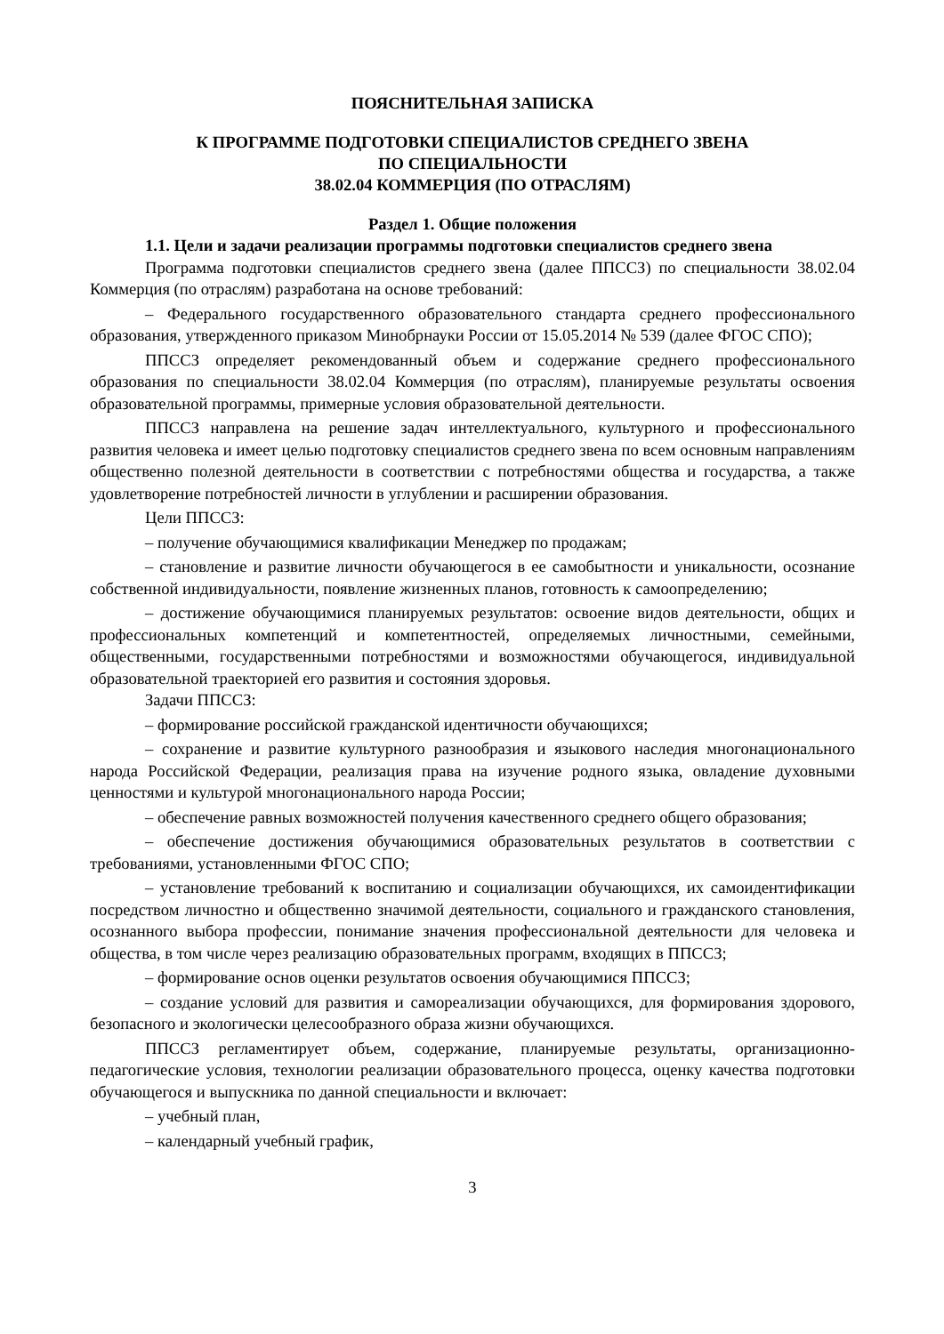ПОЯСНИТЕЛЬНАЯ ЗАПИСКА
К ПРОГРАММЕ ПОДГОТОВКИ СПЕЦИАЛИСТОВ СРЕДНЕГО ЗВЕНА
ПО СПЕЦИАЛЬНОСТИ
38.02.04 КОММЕРЦИЯ (ПО ОТРАСЛЯМ)
Раздел 1. Общие положения
1.1. Цели и задачи реализации программы подготовки специалистов среднего звена
Программа подготовки специалистов среднего звена (далее ППССЗ) по специальности 38.02.04 Коммерция (по отраслям) разработана на основе требований:
– Федерального государственного образовательного стандарта среднего профессионального образования, утвержденного приказом Минобрнауки России от 15.05.2014 № 539 (далее ФГОС СПО);
ППССЗ определяет рекомендованный объем и содержание среднего профессионального образования по специальности 38.02.04 Коммерция (по отраслям), планируемые результаты освоения образовательной программы, примерные условия образовательной деятельности.
ППССЗ направлена на решение задач интеллектуального, культурного и профессионального развития человека и имеет целью подготовку специалистов среднего звена по всем основным направлениям общественно полезной деятельности в соответствии с потребностями общества и государства, а также удовлетворение потребностей личности в углублении и расширении образования.
Цели ППССЗ:
– получение обучающимися квалификации Менеджер по продажам;
– становление и развитие личности обучающегося в ее самобытности и уникальности, осознание собственной индивидуальности, появление жизненных планов, готовность к самоопределению;
– достижение обучающимися планируемых результатов: освоение видов деятельности, общих и профессиональных компетенций и компетентностей, определяемых личностными, семейными, общественными, государственными потребностями и возможностями обучающегося, индивидуальной образовательной траекторией его развития и состояния здоровья.
Задачи ППССЗ:
– формирование российской гражданской идентичности обучающихся;
– сохранение и развитие культурного разнообразия и языкового наследия многонационального народа Российской Федерации, реализация права на изучение родного языка, овладение духовными ценностями и культурой многонационального народа России;
– обеспечение равных возможностей получения качественного среднего общего образования;
– обеспечение достижения обучающимися образовательных результатов в соответствии с требованиями, установленными ФГОС СПО;
– установление требований к воспитанию и социализации обучающихся, их самоидентификации посредством личностно и общественно значимой деятельности, социального и гражданского становления, осознанного выбора профессии, понимание значения профессиональной деятельности для человека и общества, в том числе через реализацию образовательных программ, входящих в ППССЗ;
– формирование основ оценки результатов освоения обучающимися ППССЗ;
– создание условий для развития и самореализации обучающихся, для формирования здорового, безопасного и экологически целесообразного образа жизни обучающихся.
ППССЗ регламентирует объем, содержание, планируемые результаты, организационно-педагогические условия, технологии реализации образовательного процесса, оценку качества подготовки обучающегося и выпускника по данной специальности и включает:
– учебный план,
– календарный учебный график,
3